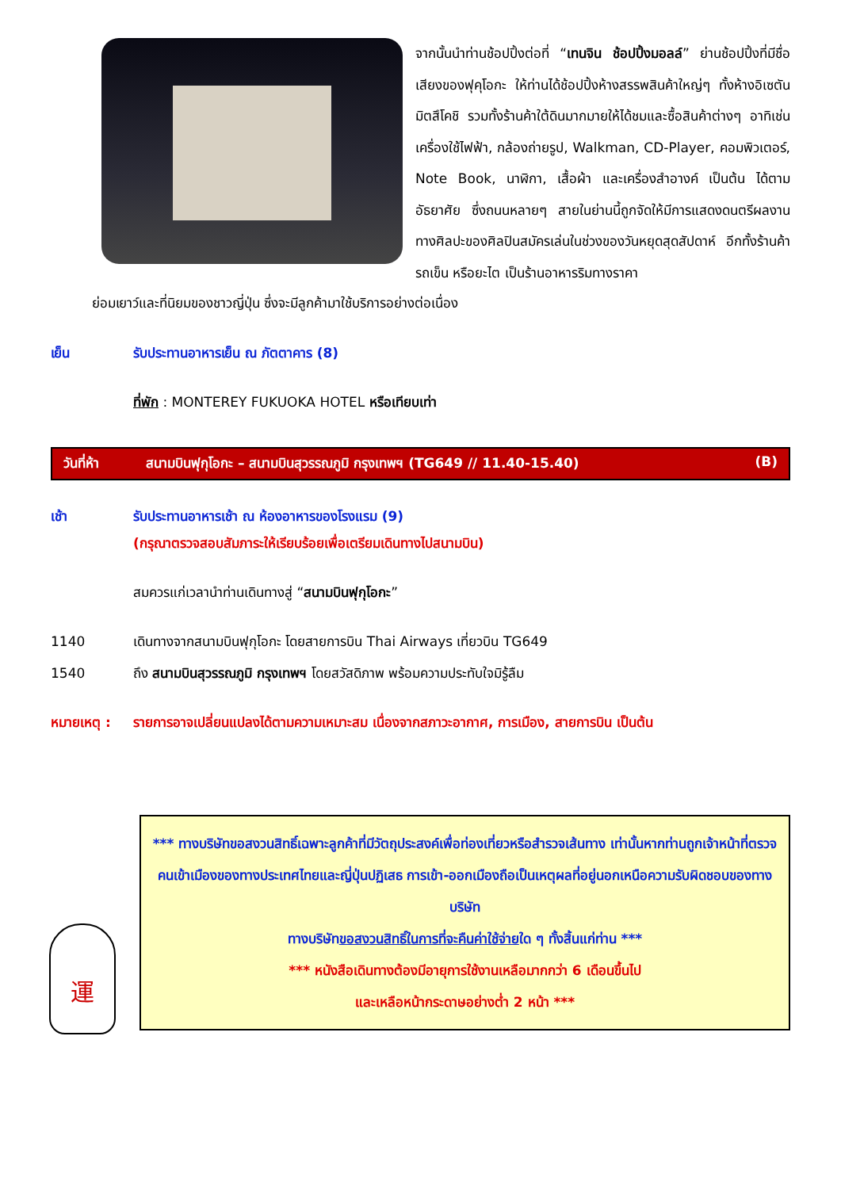จากนั้นนำท่านช้อปปิ้งต่อที่ “เทนจิน ช้อปปิ้งมอลล์” ย่านช้อปปิ้งที่มีชื่อเสียงของฟุคุโอกะ ให้ท่านได้ช้อปปิ้งห้างสรรพสินค้าใหญ่ๆ ทั้งห้างอิเซตัน มิตสึโคชิ รวมทั้งร้านค้าใต้ดินมากมายให้ได้ชมและซื้อสินค้าต่างๆ อาทิเช่น เครื่องใช้ไฟฟ้า, กล้องถ่ายรูป, Walkman, CD-Player, คอมพิวเตอร์, Note Book, นาฬิกา, เสื้อผ้า และเครื่องสำอางค์ เป็นต้น ได้ตามอัธยาศัย ซึ่งถนนหลายๆ สายในย่านนี้ถูกจัดให้มีการแสดงดนตรีผลงานทางศิลปะของศิลปินสมัครเล่นในช่วงของวันหยุดสุดสัปดาห์ อีกทั้งร้านค้ารถเข็น หรือยะไต เป็นร้านอาหารริมทางราคา
ย่อมเยาว์และที่นิยมของชาวญี่ปุ่น ซึ่งจะมีลูกค้ามาใช้บริการอย่างต่อเนื่อง
เย็น รับประทานอาหารเย็น ณ ภัตตาคาร (8)
ที่พัก : MONTEREY FUKUOKA HOTEL หรือเทียบเท่า
วันที่ห้า สนามบินฟุกุโอกะ – สนามบินสุวรรณภูมิ กรุงเทพฯ (TG649 // 11.40-15.40)
(B)
เช้า รับประทานอาหารเช้า ณ ห้องอาหารของโรงแรม (9)
(กรุณาตรวจสอบสัมภาระให้เรียบร้อยเพื่อเตรียมเดินทางไปสนามบิน)
สมควรแก่เวลานำท่านเดินทางสู่ “สนามบินฟุกุโอกะ”
1140 เดินทางจากสนามบินฟุกุโอกะ โดยสายการบิน Thai Airways เที่ยวบิน TG649
1540 ถึง สนามบินสุวรรณภูมิ กรุงเทพฯ โดยสวัสดิภาพ พร้อมความประทับใจมิรู้ลืม
หมายเหตุ : รายการอาจเปลี่ยนแปลงได้ตามความเหมาะสม เนื่องจากสภาวะอากาศ, การเมือง, สายการบิน เป็นต้น
運
*** ทางบริษัทขอสงวนสิทธิ์เฉพาะลูกค้าที่มีวัตถุประสงค์เพื่อท่องเที่ยวหรือสำรวจเส้นทาง เท่านั้นหากท่านถูกเจ้าหน้าที่ตรวจคนเข้าเมืองของทางประเทศไทยและญี่ปุ่นปฏิเสธ การเข้า-ออกเมืองถือเป็นเหตุผลที่อยู่นอกเหนือความรับผิดชอบของทางบริษัท
ทางบริษัทขอสงวนสิทธิ์ในการที่จะคืนค่าใช้จ่ายใด ๆ ทั้งสิ้นแก่ท่าน ***
*** หนังสือเดินทางต้องมีอายุการใช้งานเหลือมากกว่า 6 เดือนขึ้นไป
และเหลือหน้ากระดาษอย่างต่ำ 2 หน้า ***